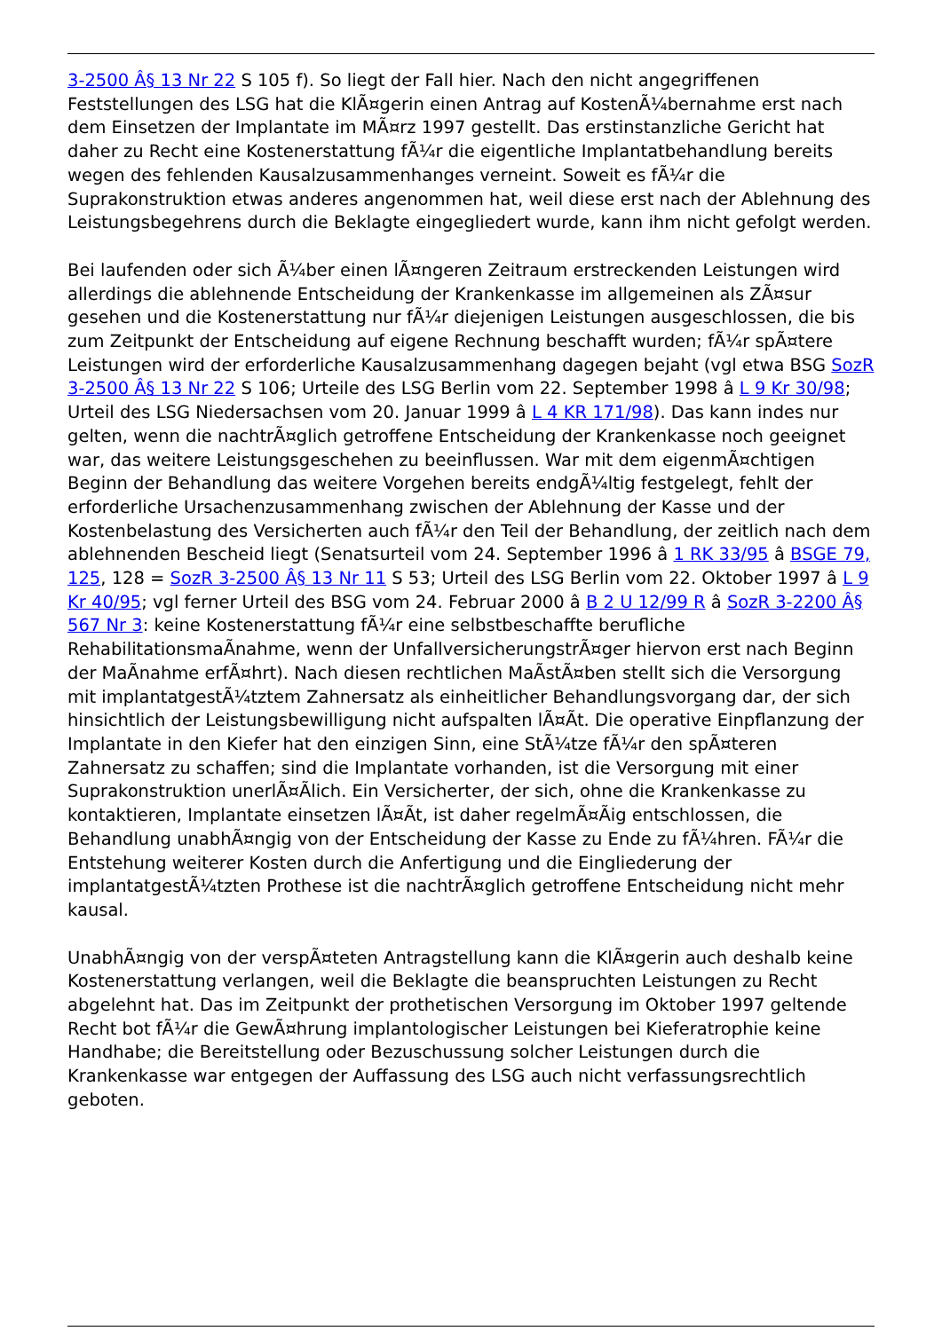3-2500 Â§ 13 Nr 22 S 105 f). So liegt der Fall hier. Nach den nicht angegriffenen Feststellungen des LSG hat die KlÃ¤gerin einen Antrag auf KostenÃ¼bernahme erst nach dem Einsetzen der Implantate im MÃ¤rz 1997 gestellt. Das erstinstanzliche Gericht hat daher zu Recht eine Kostenerstattung fÃ¼r die eigentliche Implantatbehandlung bereits wegen des fehlenden Kausalzusammenhanges verneint. Soweit es fÃ¼r die Suprakonstruktion etwas anderes angenommen hat, weil diese erst nach der Ablehnung des Leistungsbegehrens durch die Beklagte eingegliedert wurde, kann ihm nicht gefolgt werden.
Bei laufenden oder sich Ã¼ber einen lÃ¤ngeren Zeitraum erstreckenden Leistungen wird allerdings die ablehnende Entscheidung der Krankenkasse im allgemeinen als ZÃ¤sur gesehen und die Kostenerstattung nur fÃ¼r diejenigen Leistungen ausgeschlossen, die bis zum Zeitpunkt der Entscheidung auf eigene Rechnung beschafft wurden; fÃ¼r spÃ¤tere Leistungen wird der erforderliche Kausalzusammenhang dagegen bejaht (vgl etwa BSG SozR 3-2500 Â§ 13 Nr 22 S 106; Urteile des LSG Berlin vom 22. September 1998 â L 9 Kr 30/98; Urteil des LSG Niedersachsen vom 20. Januar 1999 â L 4 KR 171/98). Das kann indes nur gelten, wenn die nachtrÃ¤glich getroffene Entscheidung der Krankenkasse noch geeignet war, das weitere Leistungsgeschehen zu beeinflussen. War mit dem eigenmÃ¤chtigen Beginn der Behandlung das weitere Vorgehen bereits endgÃ¼ltig festgelegt, fehlt der erforderliche Ursachenzusammenhang zwischen der Ablehnung der Kasse und der Kostenbelastung des Versicherten auch fÃ¼r den Teil der Behandlung, der zeitlich nach dem ablehnenden Bescheid liegt (Senatsurteil vom 24. September 1996 â 1 RK 33/95 â BSGE 79, 125, 128 = SozR 3-2500 Â§ 13 Nr 11 S 53; Urteil des LSG Berlin vom 22. Oktober 1997 â L 9 Kr 40/95; vgl ferner Urteil des BSG vom 24. Februar 2000 â B 2 U 12/99 R â SozR 3-2200 Â§ 567 Nr 3: keine Kostenerstattung fÃ¼r eine selbstbeschaffte berufliche RehabilitationsmaÃnahme, wenn der UnfallversicherungstrÃ¤ger hiervon erst nach Beginn der MaÃnahme erfÃ¤hrt). Nach diesen rechtlichen MaÃstÃ¤ben stellt sich die Versorgung mit implantatgestÃ¼tztem Zahnersatz als einheitlicher Behandlungsvorgang dar, der sich hinsichtlich der Leistungsbewilligung nicht aufspalten lÃ¤Ãt. Die operative Einpflanzung der Implantate in den Kiefer hat den einzigen Sinn, eine StÃ¼tze fÃ¼r den spÃ¤teren Zahnersatz zu schaffen; sind die Implantate vorhanden, ist die Versorgung mit einer Suprakonstruktion unerlÃ¤Ãlich. Ein Versicherter, der sich, ohne die Krankenkasse zu kontaktieren, Implantate einsetzen lÃ¤Ãt, ist daher regelmÃ¤Ãig entschlossen, die Behandlung unabhÃ¤ngig von der Entscheidung der Kasse zu Ende zu fÃ¼hren. FÃ¼r die Entstehung weiterer Kosten durch die Anfertigung und die Eingliederung der implantatgestÃ¼tzten Prothese ist die nachtrÃ¤glich getroffene Entscheidung nicht mehr kausal.
UnabhÃ¤ngig von der verspÃ¤teten Antragstellung kann die KlÃ¤gerin auch deshalb keine Kostenerstattung verlangen, weil die Beklagte die beanspruchten Leistungen zu Recht abgelehnt hat. Das im Zeitpunkt der prothetischen Versorgung im Oktober 1997 geltende Recht bot fÃ¼r die GewÃ¤hrung implantologischer Leistungen bei Kieferatrophie keine Handhabe; die Bereitstellung oder Bezuschussung solcher Leistungen durch die Krankenkasse war entgegen der Auffassung des LSG auch nicht verfassungsrechtlich geboten.